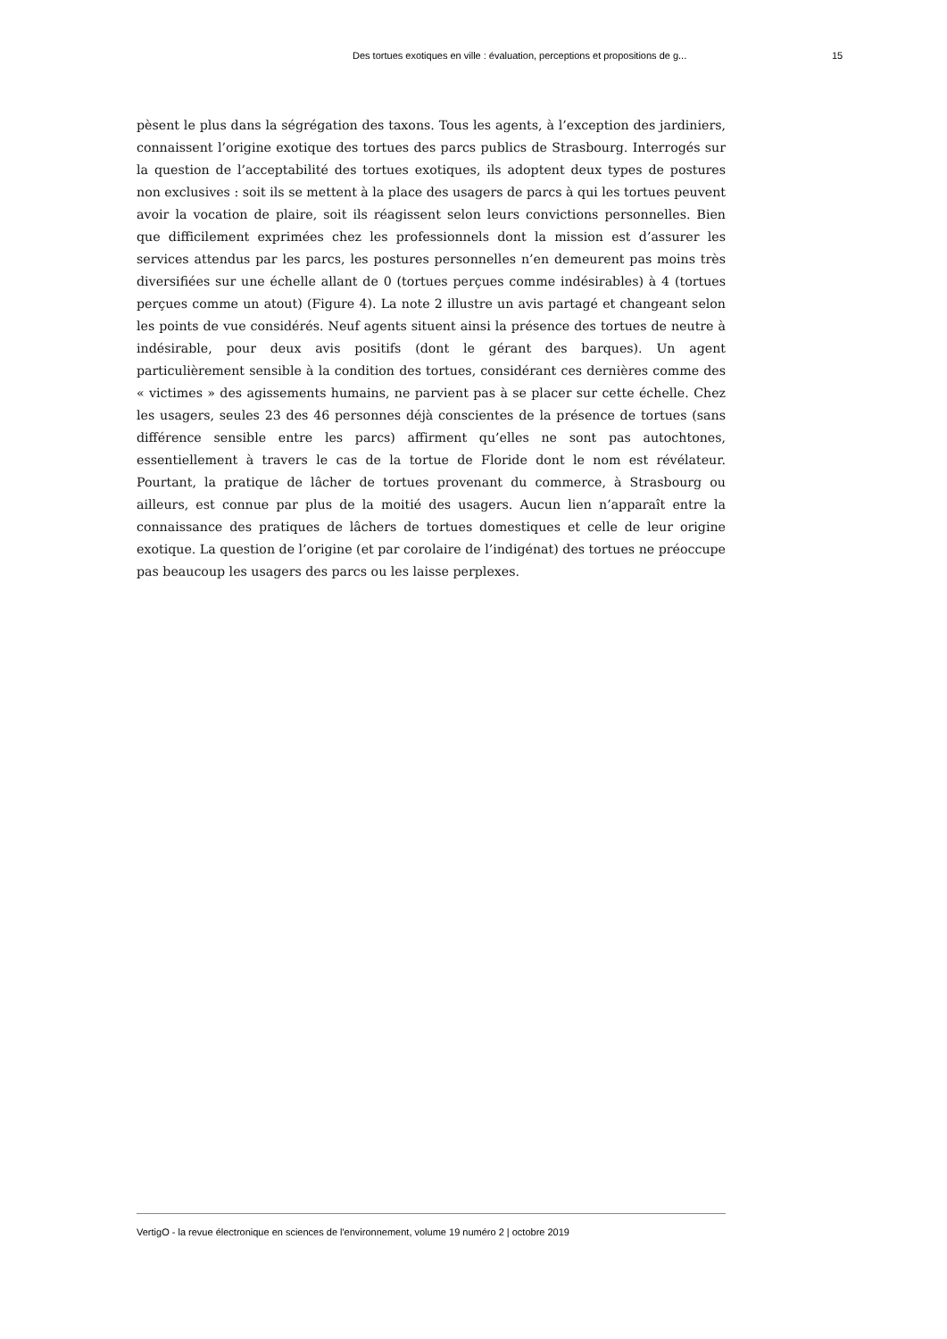Des tortues exotiques en ville : évaluation, perceptions et propositions de g... 15
pèsent le plus dans la ségrégation des taxons. Tous les agents, à l’exception des jardiniers, connaissent l’origine exotique des tortues des parcs publics de Strasbourg. Interrogés sur la question de l’acceptabilité des tortues exotiques, ils adoptent deux types de postures non exclusives : soit ils se mettent à la place des usagers de parcs à qui les tortues peuvent avoir la vocation de plaire, soit ils réagissent selon leurs convictions personnelles. Bien que difficilement exprimées chez les professionnels dont la mission est d’assurer les services attendus par les parcs, les postures personnelles n’en demeurent pas moins très diversifiées sur une échelle allant de 0 (tortues perçues comme indésirables) à 4 (tortues perçues comme un atout) (Figure 4). La note 2 illustre un avis partagé et changeant selon les points de vue considérés. Neuf agents situent ainsi la présence des tortues de neutre à indésirable, pour deux avis positifs (dont le gérant des barques). Un agent particulièrement sensible à la condition des tortues, considérant ces dernières comme des « victimes » des agissements humains, ne parvient pas à se placer sur cette échelle. Chez les usagers, seules 23 des 46 personnes déjà conscientes de la présence de tortues (sans différence sensible entre les parcs) affirment qu’elles ne sont pas autochtones, essentiellement à travers le cas de la tortue de Floride dont le nom est révélateur. Pourtant, la pratique de lâcher de tortues provenant du commerce, à Strasbourg ou ailleurs, est connue par plus de la moitié des usagers. Aucun lien n’apparaît entre la connaissance des pratiques de lâchers de tortues domestiques et celle de leur origine exotique. La question de l’origine (et par corolaire de l’indigénat) des tortues ne préoccupe pas beaucoup les usagers des parcs ou les laisse perplexes.
VertigO - la revue électronique en sciences de l'environnement, volume 19 numéro 2 | octobre 2019